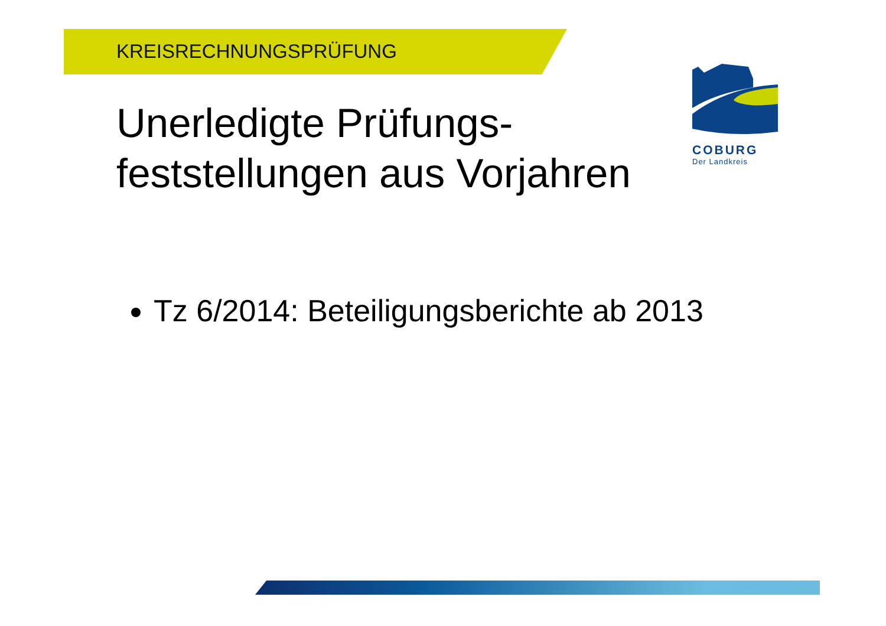KREISRECHNUNGSPRÜFUNG
Unerledigte Prüfungs-
feststellungen aus Vorjahren
Tz 6/2014: Beteiligungsberichte ab 2013
COBURG
Der Landkreis